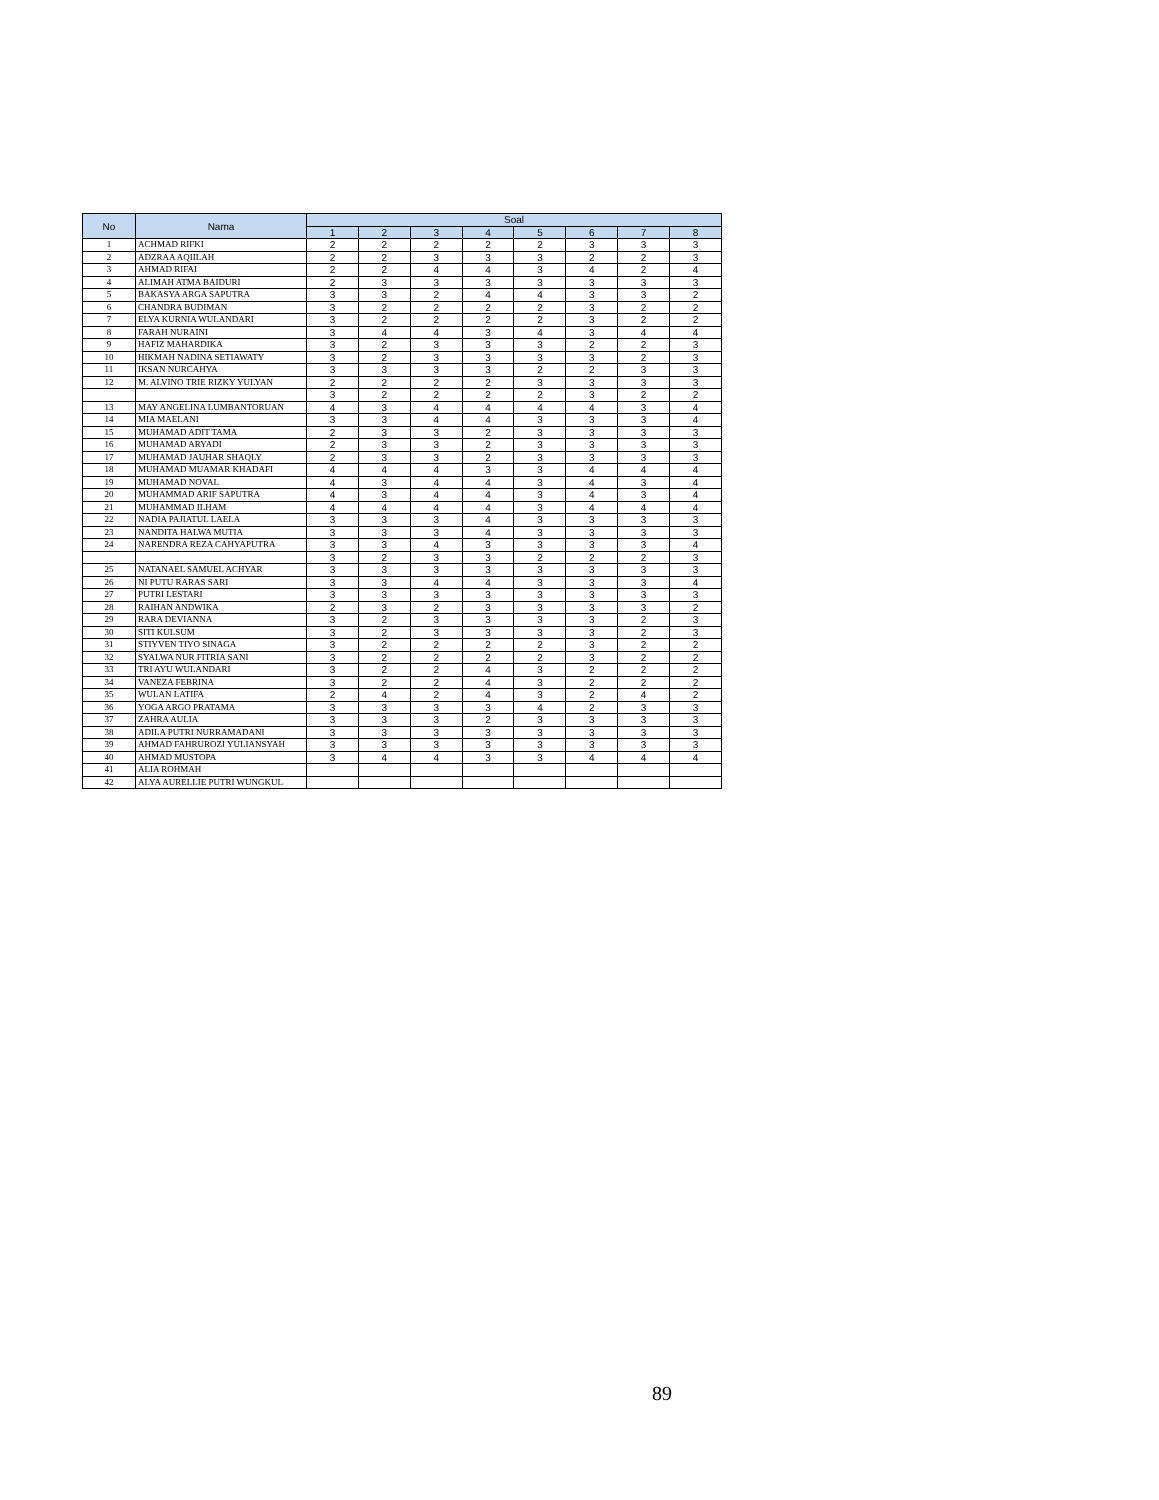| No | Nama | Soal | | | | | | | |
| --- | --- | --- | --- | --- | --- | --- | --- | --- | --- |
| | | 1 | 2 | 3 | 4 | 5 | 6 | 7 | 8 |
| 1 | ACHMAD RIFKI | 2 | 2 | 2 | 2 | 2 | 3 | 3 | 3 |
| 2 | ADZRAA AQIILAH | 2 | 2 | 3 | 3 | 3 | 2 | 2 | 3 |
| 3 | AHMAD RIFAI | 2 | 2 | 4 | 4 | 3 | 4 | 2 | 4 |
| 4 | ALIMAH ATMA BAIDURI | 2 | 3 | 3 | 3 | 3 | 3 | 3 | 3 |
| 5 | BAKASYA ARGA SAPUTRA | 3 | 3 | 2 | 4 | 4 | 3 | 3 | 2 |
| 6 | CHANDRA BUDIMAN | 3 | 2 | 2 | 2 | 2 | 3 | 2 | 2 |
| 7 | ELYA KURNIA WULANDARI | 3 | 2 | 2 | 2 | 2 | 3 | 2 | 2 |
| 8 | FARAH NURAINI | 3 | 4 | 4 | 3 | 4 | 3 | 4 | 4 |
| 9 | HAFIZ MAHARDIKA | 3 | 2 | 3 | 3 | 3 | 2 | 2 | 3 |
| 10 | HIKMAH NADINA SETIAWATY | 3 | 2 | 3 | 3 | 3 | 3 | 2 | 3 |
| 11 | IKSAN NURCAHYA | 3 | 3 | 3 | 3 | 2 | 2 | 3 | 3 |
| 12 | M. ALVINO TRIE RIZKY YULYAN | 2 | 2 | 2 | 2 | 3 | 3 | 3 | 3 |
| | | 3 | 2 | 2 | 2 | 2 | 3 | 2 | 2 |
| 13 | MAY ANGELINA LUMBANTORUAN | 4 | 3 | 4 | 4 | 4 | 4 | 3 | 4 |
| 14 | MIA MAELANI | 3 | 3 | 4 | 4 | 3 | 3 | 3 | 4 |
| 15 | MUHAMAD ADIT TAMA | 2 | 3 | 3 | 2 | 3 | 3 | 3 | 3 |
| 16 | MUHAMAD ARYADI | 2 | 3 | 3 | 2 | 3 | 3 | 3 | 3 |
| 17 | MUHAMAD JAUHAR SHAQLY | 2 | 3 | 3 | 2 | 3 | 3 | 3 | 3 |
| 18 | MUHAMAD MUAMAR KHADAFI | 4 | 4 | 4 | 3 | 3 | 4 | 4 | 4 |
| 19 | MUHAMAD NOVAL | 4 | 3 | 4 | 4 | 3 | 4 | 3 | 4 |
| 20 | MUHAMMAD ARIF SAPUTRA | 4 | 3 | 4 | 4 | 3 | 4 | 3 | 4 |
| 21 | MUHAMMAD ILHAM | 4 | 4 | 4 | 4 | 3 | 4 | 4 | 4 |
| 22 | NADIA PAJIATUL LAELA | 3 | 3 | 3 | 4 | 3 | 3 | 3 | 3 |
| 23 | NANDITA HALWA MUTIA | 3 | 3 | 3 | 4 | 3 | 3 | 3 | 3 |
| 24 | NARENDRA REZA CAHYAPUTRA | 3 | 3 | 4 | 3 | 3 | 3 | 3 | 4 |
| | | 3 | 2 | 3 | 3 | 2 | 2 | 2 | 3 |
| 25 | NATANAEL SAMUEL ACHYAR | 3 | 3 | 3 | 3 | 3 | 3 | 3 | 3 |
| 26 | NI PUTU RARAS SARI | 3 | 3 | 4 | 4 | 3 | 3 | 3 | 4 |
| 27 | PUTRI LESTARI | 3 | 3 | 3 | 3 | 3 | 3 | 3 | 3 |
| 28 | RAIHAN ANDWIKA | 2 | 3 | 2 | 3 | 3 | 3 | 3 | 2 |
| 29 | RARA DEVIANNA | 3 | 2 | 3 | 3 | 3 | 3 | 2 | 3 |
| 30 | SITI KULSUM | 3 | 2 | 3 | 3 | 3 | 3 | 2 | 3 |
| 31 | STIYVEN TIYO SINAGA | 3 | 2 | 2 | 2 | 2 | 3 | 2 | 2 |
| 32 | SYALWA NUR FITRIA SANI | 3 | 2 | 2 | 2 | 2 | 3 | 2 | 2 |
| 33 | TRI AYU WULANDARI | 3 | 2 | 2 | 4 | 3 | 2 | 2 | 2 |
| 34 | VANEZA FEBRINA | 3 | 2 | 2 | 4 | 3 | 2 | 2 | 2 |
| 35 | WULAN LATIFA | 2 | 4 | 2 | 4 | 3 | 2 | 4 | 2 |
| 36 | YOGA ARGO PRATAMA | 3 | 3 | 3 | 3 | 4 | 2 | 3 | 3 |
| 37 | ZAHRA AULIA | 3 | 3 | 3 | 2 | 3 | 3 | 3 | 3 |
| 38 | ADILA PUTRI NURRAMADANI | 3 | 3 | 3 | 3 | 3 | 3 | 3 | 3 |
| 39 | AHMAD FAHRUROZI YULIANSYAH | 3 | 3 | 3 | 3 | 3 | 3 | 3 | 3 |
| 40 | AHMAD MUSTOPA | 3 | 4 | 4 | 3 | 3 | 4 | 4 | 4 |
| 41 | ALIA ROHMAH | | | | | | | | |
| 42 | ALYA AURELLIE PUTRI WUNGKUL | | | | | | | | |
89